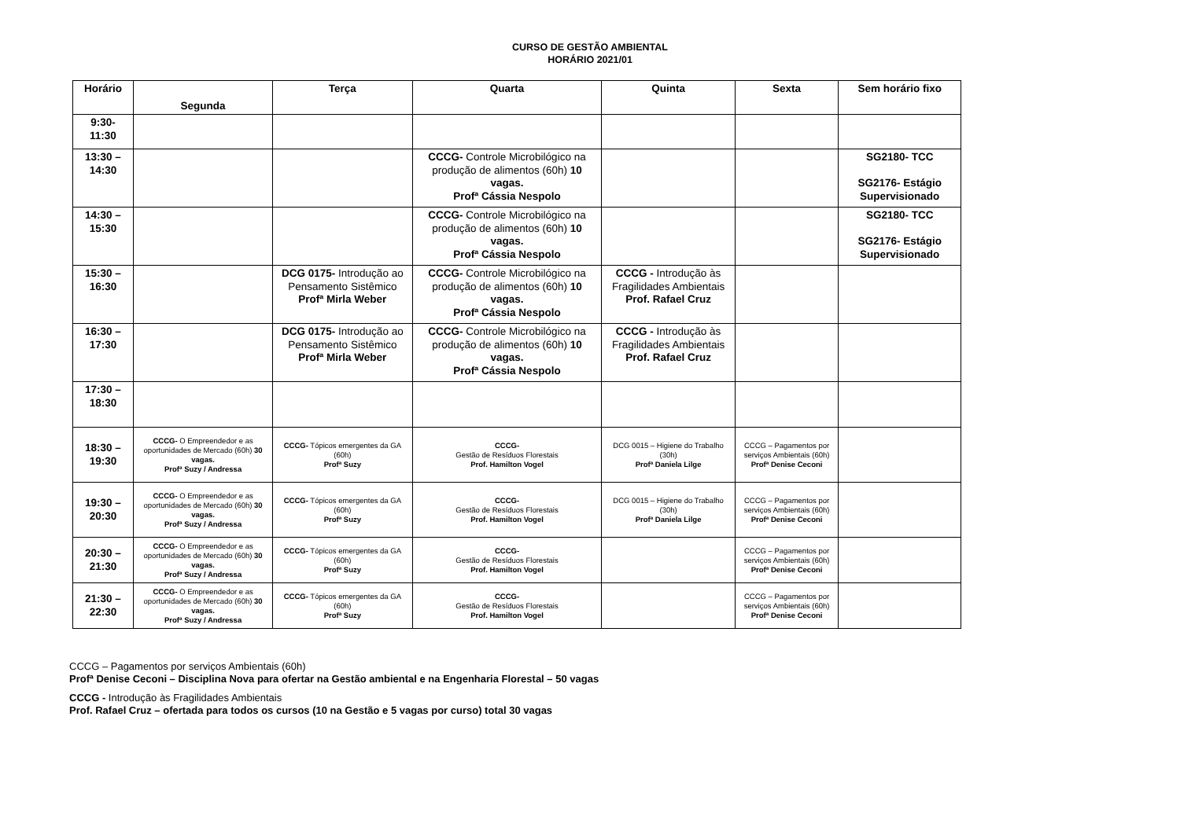CURSO DE GESTÃO AMBIENTAL
HORÁRIO 2021/01
| Horário | Segunda | Terça | Quarta | Quinta | Sexta | Sem horário fixo |
| --- | --- | --- | --- | --- | --- | --- |
| 9:30- 11:30 | | | | | | |
| 13:30 – 14:30 | | | CCCG- Controle Microbilógico na produção de alimentos (60h) 10 vagas. Profª Cássia Nespolo | | | SG2180- TCC SG2176- Estágio Supervisionado |
| 14:30 – 15:30 | | | CCCG- Controle Microbilógico na produção de alimentos (60h) 10 vagas. Profª Cássia Nespolo | | | SG2180- TCC SG2176- Estágio Supervisionado |
| 15:30 – 16:30 | | DCG 0175- Introdução ao Pensamento Sistêmico Profª Mirla Weber | CCCG- Controle Microbilógico na produção de alimentos (60h) 10 vagas. Profª Cássia Nespolo | CCCG - Introdução às Fragilidades Ambientais Prof. Rafael Cruz | | |
| 16:30 – 17:30 | | DCG 0175- Introdução ao Pensamento Sistêmico Profª Mirla Weber | CCCG- Controle Microbilógico na produção de alimentos (60h) 10 vagas. Profª Cássia Nespolo | CCCG - Introdução às Fragilidades Ambientais Prof. Rafael Cruz | | |
| 17:30 – 18:30 | | | | | | |
| 18:30 – 19:30 | CCCG- O Empreendedor e as oportunidades de Mercado (60h) 30 vagas. Profª Suzy / Andressa | CCCG- Tópicos emergentes da GA (60h) Profª Suzy | CCCG- Gestão de Resíduos Florestais Prof. Hamilton Vogel | DCG 0015 – Higiene do Trabalho (30h) Profª Daniela Lilge | CCCG – Pagamentos por serviços Ambientais (60h) Profª Denise Ceconi | |
| 19:30 – 20:30 | CCCG- O Empreendedor e as oportunidades de Mercado (60h) 30 vagas. Profª Suzy / Andressa | CCCG- Tópicos emergentes da GA (60h) Profª Suzy | CCCG- Gestão de Resíduos Florestais Prof. Hamilton Vogel | DCG 0015 – Higiene do Trabalho (30h) Profª Daniela Lilge | CCCG – Pagamentos por serviços Ambientais (60h) Profª Denise Ceconi | |
| 20:30 – 21:30 | CCCG- O Empreendedor e as oportunidades de Mercado (60h) 30 vagas. Profª Suzy / Andressa | CCCG- Tópicos emergentes da GA (60h) Profª Suzy | CCCG- Gestão de Resíduos Florestais Prof. Hamilton Vogel | | CCCG – Pagamentos por serviços Ambientais (60h) Profª Denise Ceconi | |
| 21:30 – 22:30 | CCCG- O Empreendedor e as oportunidades de Mercado (60h) 30 vagas. Profª Suzy / Andressa | CCCG- Tópicos emergentes da GA (60h) Profª Suzy | CCCG- Gestão de Resíduos Florestais Prof. Hamilton Vogel | | CCCG – Pagamentos por serviços Ambientais (60h) Profª Denise Ceconi | |
CCCG – Pagamentos por serviços Ambientais (60h)
Profª Denise Ceconi – Disciplina Nova para ofertar na Gestão ambiental e na Engenharia Florestal – 50 vagas
CCCG - Introdução às Fragilidades Ambientais
Prof. Rafael Cruz – ofertada para todos os cursos (10 na Gestão e 5 vagas por curso) total 30 vagas